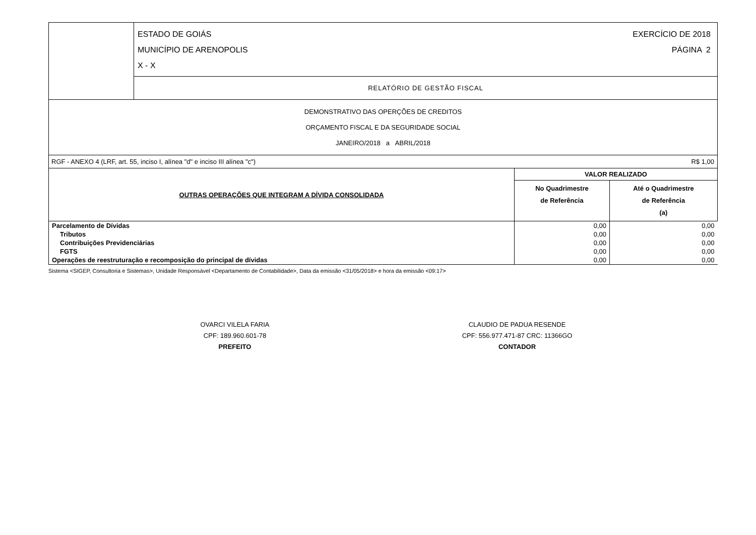| | / ESTADO DE GOIÁS MUNICÍPIO DE ARENOPOLIS X - X / EXERCÍCIO DE 2018 PÁGINA 2 / |
| | RELATÓRIO DE GESTÃO FISCAL |
| DEMONSTRATIVO DAS OPERÇÕES DE CREDITOS ORÇAMENTO FISCAL E DA SEGURIDADE SOCIAL JANEIRO/2018 a ABRIL/2018 | |
| RGF - ANEXO 4 (LRF, art. 55, inciso I, alínea "d" e inciso III alínea "c") | | R$ 1,00 |
| OUTRAS OPERAÇÕES QUE INTEGRAM A DÍVIDA CONSOLIDADA | VALOR REALIZADO | |
| | No Quadrimestre de Referência | Até o Quadrimestre de Referência (a) |
| Parcelamento de Dívidas | 0,00 | 0,00 |
| Tributos | 0,00 | 0,00 |
| Contribuições Previdenciárias | 0,00 | 0,00 |
| FGTS | 0,00 | 0,00 |
| Operações de reestruturação e recomposição do principal de dívidas | 0,00 | 0,00 |
Sistema <SIGEP, Consultoria e Sistemas>, Unidade Responsável <Departamento de Contabilidade>, Data da emissão <31/05/2018> e hora da emissão <09:17>
OVARCI VILELA FARIA
CPF: 189.960.601-78
PREFEITO
CLAUDIO DE PADUA RESENDE
CPF: 556.977.471-87 CRC: 11366GO
CONTADOR